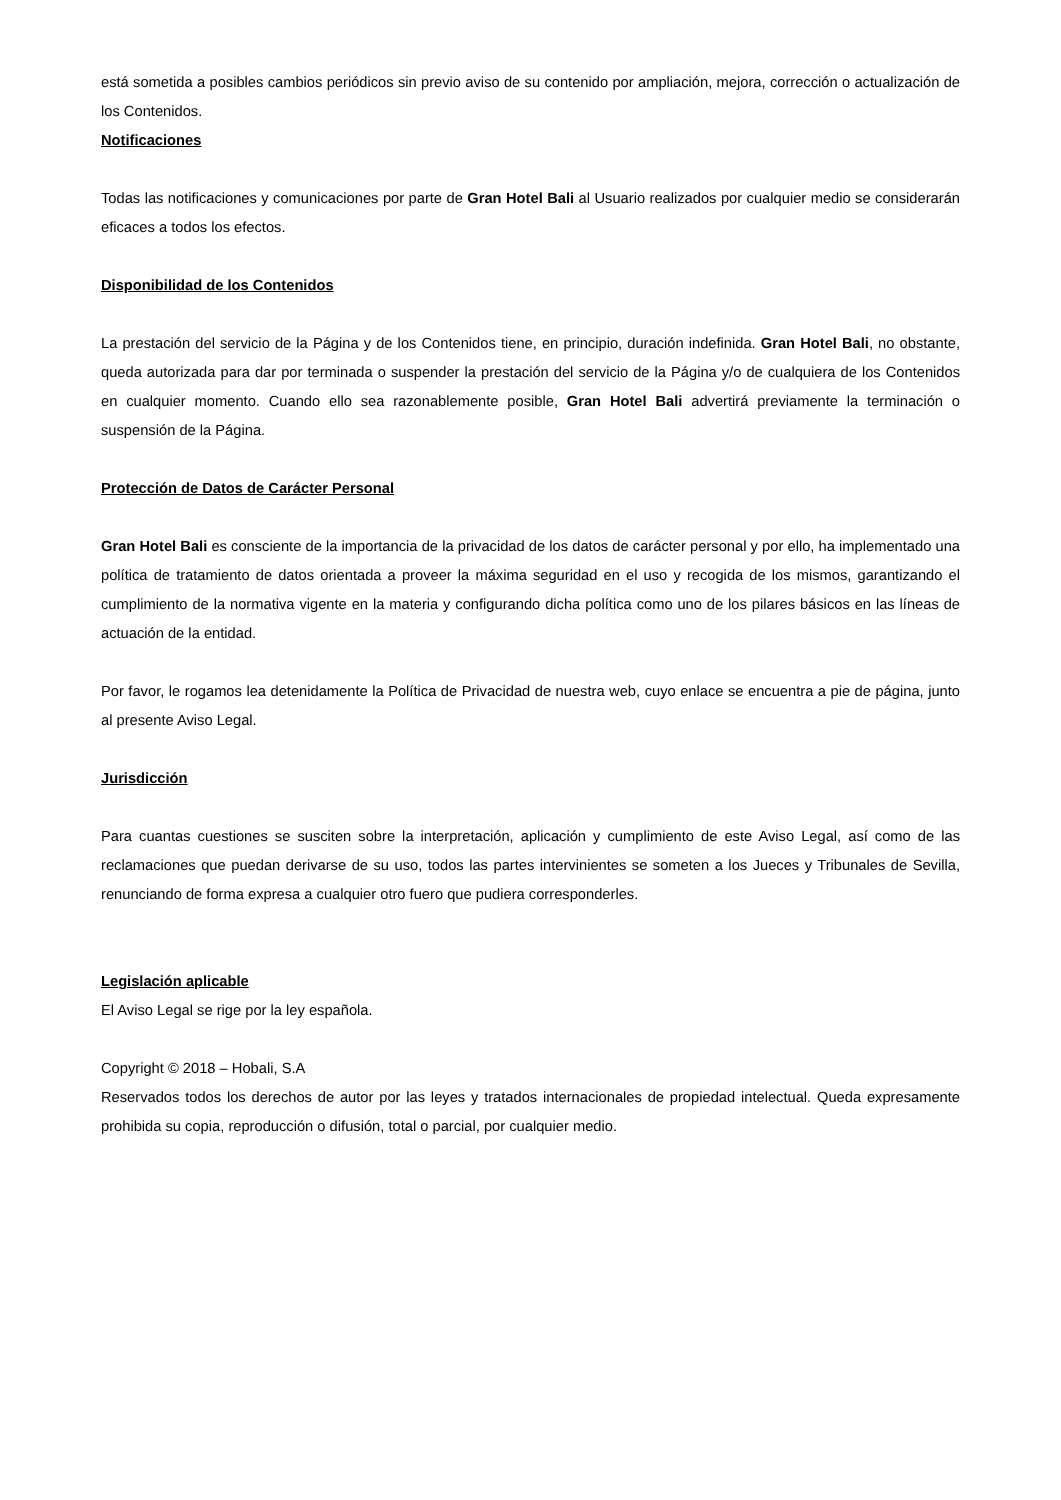está sometida a posibles cambios periódicos sin previo aviso de su contenido por ampliación, mejora, corrección o actualización de los Contenidos.
Notificaciones
Todas las notificaciones y comunicaciones por parte de Gran Hotel Bali al Usuario realizados por cualquier medio se considerarán eficaces a todos los efectos.
Disponibilidad de los Contenidos
La prestación del servicio de la Página y de los Contenidos tiene, en principio, duración indefinida. Gran Hotel Bali, no obstante, queda autorizada para dar por terminada o suspender la prestación del servicio de la Página y/o de cualquiera de los Contenidos en cualquier momento. Cuando ello sea razonablemente posible, Gran Hotel Bali advertirá previamente la terminación o suspensión de la Página.
Protección de Datos de Carácter Personal
Gran Hotel Bali es consciente de la importancia de la privacidad de los datos de carácter personal y por ello, ha implementado una política de tratamiento de datos orientada a proveer la máxima seguridad en el uso y recogida de los mismos, garantizando el cumplimiento de la normativa vigente en la materia y configurando dicha política como uno de los pilares básicos en las líneas de actuación de la entidad.
Por favor, le rogamos lea detenidamente la Política de Privacidad de nuestra web, cuyo enlace se encuentra a pie de página, junto al presente Aviso Legal.
Jurisdicción
Para cuantas cuestiones se susciten sobre la interpretación, aplicación y cumplimiento de este Aviso Legal, así como de las reclamaciones que puedan derivarse de su uso, todos las partes intervinientes se someten a los Jueces y Tribunales de Sevilla, renunciando de forma expresa a cualquier otro fuero que pudiera corresponderles.
Legislación aplicable
El Aviso Legal se rige por la ley española.
Copyright © 2018 – Hobali, S.A
Reservados todos los derechos de autor por las leyes y tratados internacionales de propiedad intelectual. Queda expresamente prohibida su copia, reproducción o difusión, total o parcial, por cualquier medio.